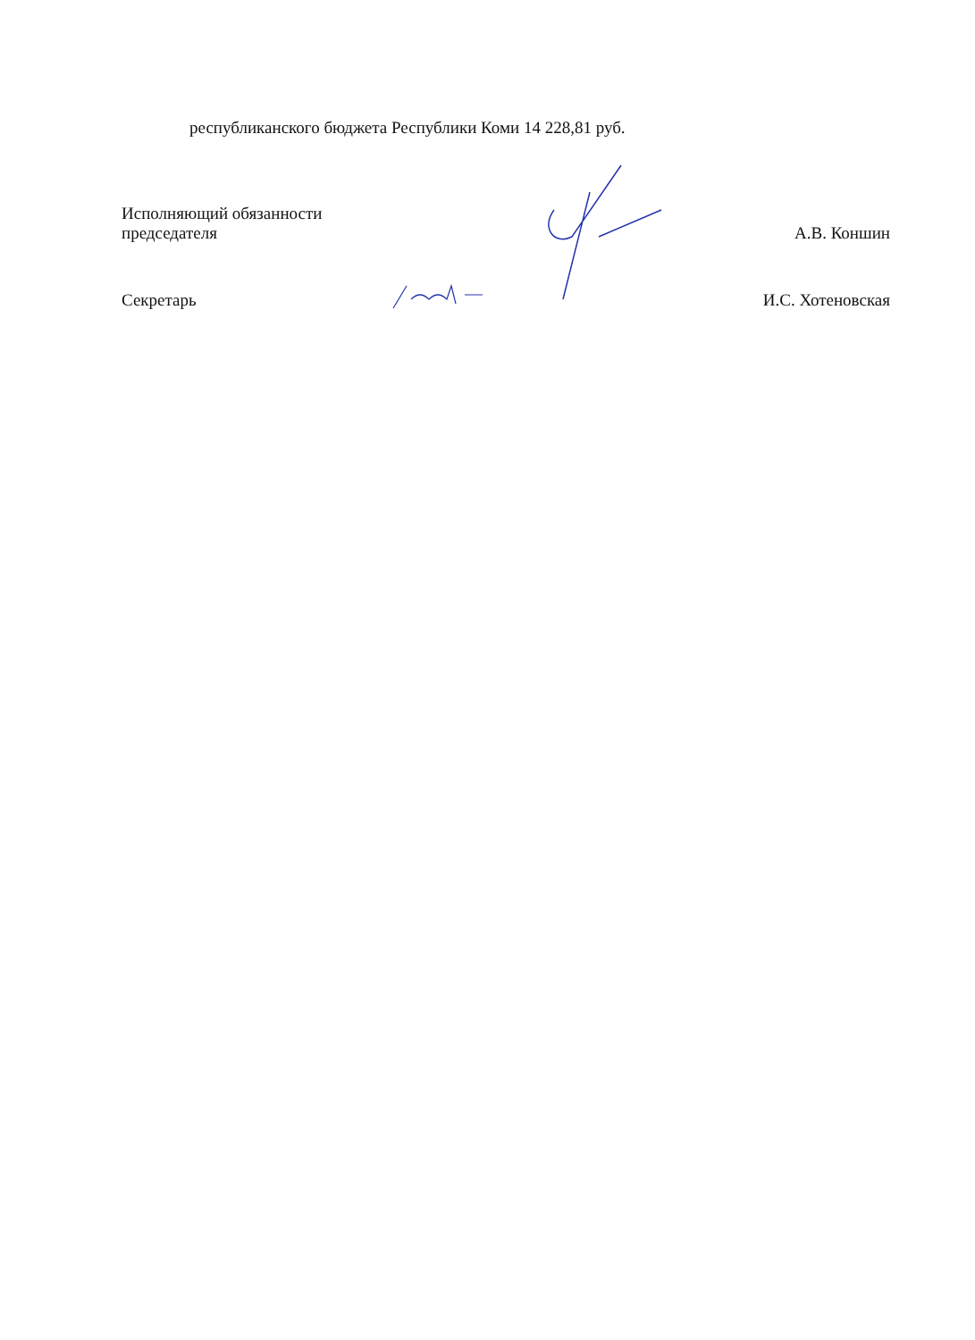республиканского бюджета Республики Коми 14 228,81 руб.
Исполняющий обязанности
председателя
А.В. Коншин
Секретарь
И.С. Хотеновская